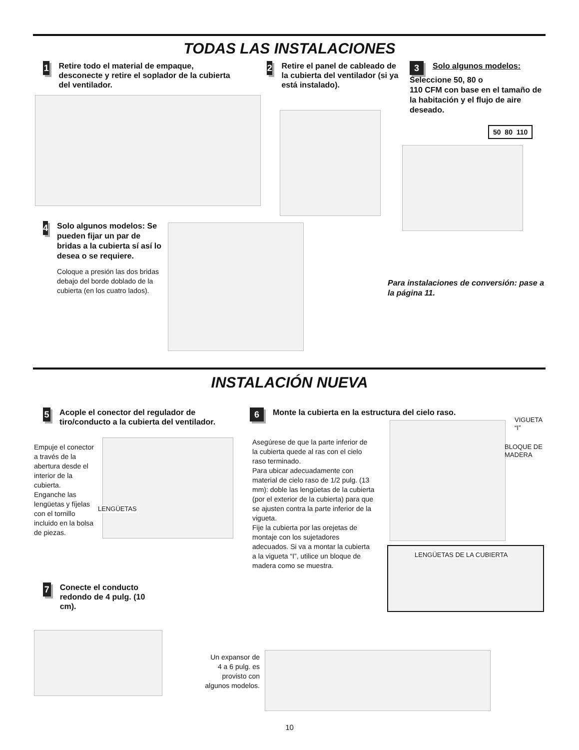TODAS LAS INSTALACIONES
1 Retire todo el material de empaque, desconecte y retire el soplador de la cubierta del ventilador.
2 Retire el panel de cableado de la cubierta del ventilador (si ya está instalado).
3 Solo algunos modelos:
Seleccione 50, 80 o
110 CFM con base en el tamaño de la habitación y el flujo de aire deseado.
50 80 110
4
Solo algunos modelos: Se pueden fijar un par de bridas a la cubierta sí así lo desea o se requiere.
Coloque a presión las dos bridas debajo del borde doblado de la cubierta (en los cuatro lados).
Para instalaciones de conversión: pase a la página 11.
INSTALACIÓN NUEVA
5 Acople el conector del regulador de tiro/conducto a la cubierta del ventilador.
Empuje el conector a través de la abertura desde el interior de la cubierta.
Enganche las lengüetas y fíjelas con el tornillo incluido en la bolsa de piezas.
LENGÜETAS
6 Monte la cubierta en la estructura del cielo raso.
Asegúrese de que la parte inferior de la cubierta quede al ras con el cielo raso terminado.
Para ubicar adecuadamente con material de cielo raso de 1/2 pulg. (13 mm): doble las lengüetas de la cubierta (por el exterior de la cubierta) para que se ajusten contra la parte inferior de la vigueta.
Fije la cubierta por las orejetas de montaje con los sujetadores adecuados. Si va a montar la cubierta a la vigueta “I”, utilice un bloque de madera como se muestra.
VIGUETA
“I”
BLOQUE DE
MADERA
LENGÜETAS DE LA CUBIERTA
7 Conecte el conducto redondo de 4 pulg. (10 cm).
Un expansor de 4 a 6 pulg. es provisto con algunos modelos.
10